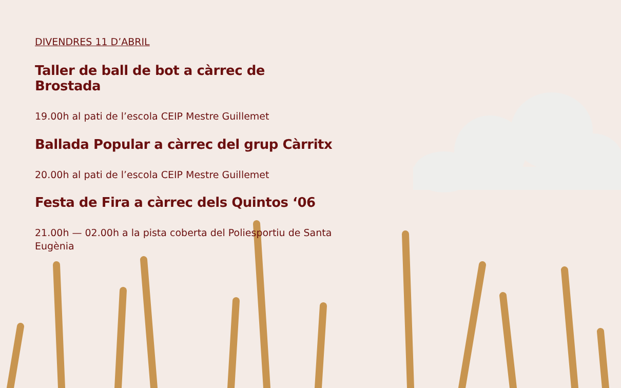DIVENDRES 11 D’ABRIL
Taller de ball de bot a càrrec de Brostada
19.00h al pati de l’escola CEIP Mestre Guillemet
Ballada Popular a càrrec del grup Càrritx
20.00h al pati de l’escola CEIP Mestre Guillemet
Festa de Fira a càrrec dels Quintos ‘06
21.00h — 02.00h a la pista coberta del Poliesportiu de Santa Eugènia